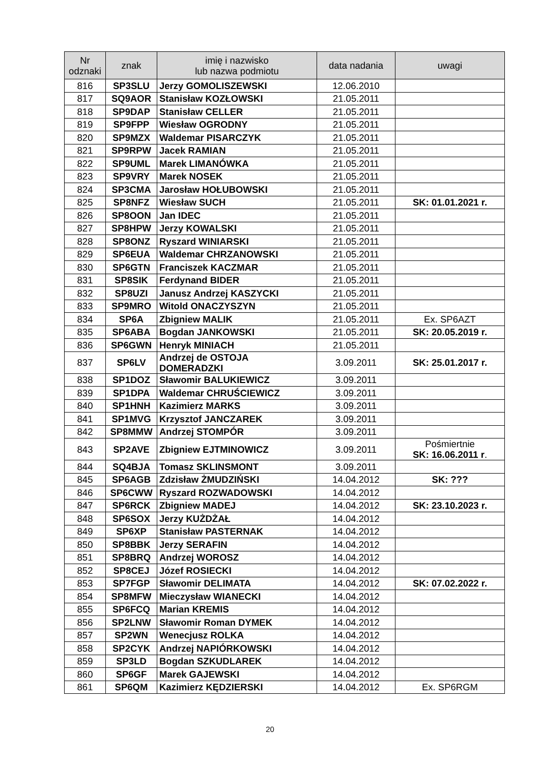| Nr odznaki | znak | imię i nazwisko lub nazwa podmiotu | data nadania | uwagi |
| --- | --- | --- | --- | --- |
| 816 | SP3SLU | Jerzy GOMOLISZEWSKI | 12.06.2010 | |
| 817 | SQ9AOR | Stanisław KOZŁOWSKI | 21.05.2011 | |
| 818 | SP9DAP | Stanisław CELLER | 21.05.2011 | |
| 819 | SP9FPP | Wiesław OGRODNY | 21.05.2011 | |
| 820 | SP9MZX | Waldemar PISARCZYK | 21.05.2011 | |
| 821 | SP9RPW | Jacek RAMIAN | 21.05.2011 | |
| 822 | SP9UML | Marek LIMANÓWKA | 21.05.2011 | |
| 823 | SP9VRY | Marek NOSEK | 21.05.2011 | |
| 824 | SP3CMA | Jarosław HOŁUBOWSKI | 21.05.2011 | |
| 825 | SP8NFZ | Wiesław SUCH | 21.05.2011 | SK: 01.01.2021 r. |
| 826 | SP8OON | Jan IDEC | 21.05.2011 | |
| 827 | SP8HPW | Jerzy KOWALSKI | 21.05.2011 | |
| 828 | SP8ONZ | Ryszard WINIARSKI | 21.05.2011 | |
| 829 | SP6EUA | Waldemar CHRZANOWSKI | 21.05.2011 | |
| 830 | SP6GTN | Franciszek KACZMAR | 21.05.2011 | |
| 831 | SP8SIK | Ferdynand BIDER | 21.05.2011 | |
| 832 | SP8UZI | Janusz Andrzej KASZYCKI | 21.05.2011 | |
| 833 | SP9MRO | Witold ONACZYSZYN | 21.05.2011 | |
| 834 | SP6A | Zbigniew MALIK | 21.05.2011 | Ex. SP6AZT |
| 835 | SP6ABA | Bogdan JANKOWSKI | 21.05.2011 | SK: 20.05.2019 r. |
| 836 | SP6GWN | Henryk MINIACH | 21.05.2011 | |
| 837 | SP6LV | Andrzej de OSTOJA DOMERADZKI | 3.09.2011 | SK: 25.01.2017 r. |
| 838 | SP1DOZ | Sławomir BALUKIEWICZ | 3.09.2011 | |
| 839 | SP1DPA | Waldemar CHRUŚCIEWICZ | 3.09.2011 | |
| 840 | SP1HNH | Kazimierz MARKS | 3.09.2011 | |
| 841 | SP1MVG | Krzysztof JANCZAREK | 3.09.2011 | |
| 842 | SP8MMW | Andrzej STOMPÓR | 3.09.2011 | |
| 843 | SP2AVE | Zbigniew EJTMINOWICZ | 3.09.2011 | Pośmiertnie SK: 16.06.2011 r . |
| 844 | SQ4BJA | Tomasz SKLINSMONT | 3.09.2011 | |
| 845 | SP6AGB | Zdzisław ŻMUDZIŃSKI | 14.04.2012 | SK: ??? |
| 846 | SP6CWW | Ryszard ROZWADOWSKI | 14.04.2012 | |
| 847 | SP6RCK | Zbigniew MADEJ | 14.04.2012 | SK: 23.10.2023 r. |
| 848 | SP6SOX | Jerzy KUŻDŻAŁ | 14.04.2012 | |
| 849 | SP6XP | Stanisław PASTERNAK | 14.04.2012 | |
| 850 | SP8BBK | Jerzy SERAFIN | 14.04.2012 | |
| 851 | SP8BRQ | Andrzej WOROSZ | 14.04.2012 | |
| 852 | SP8CEJ | Józef ROSIECKI | 14.04.2012 | |
| 853 | SP7FGP | Sławomir DELIMATA | 14.04.2012 | SK: 07.02.2022 r. |
| 854 | SP8MFW | Mieczysław WIANECKI | 14.04.2012 | |
| 855 | SP6FCQ | Marian KREMIS | 14.04.2012 | |
| 856 | SP2LNW | Sławomir Roman DYMEK | 14.04.2012 | |
| 857 | SP2WN | Wenecjusz ROLKA | 14.04.2012 | |
| 858 | SP2CYK | Andrzej NAPIÓRKOWSKI | 14.04.2012 | |
| 859 | SP3LD | Bogdan SZKUDLAREK | 14.04.2012 | |
| 860 | SP6GF | Marek GAJEWSKI | 14.04.2012 | |
| 861 | SP6QM | Kazimierz KĘDZIERSKI | 14.04.2012 | Ex. SP6RGM |
20